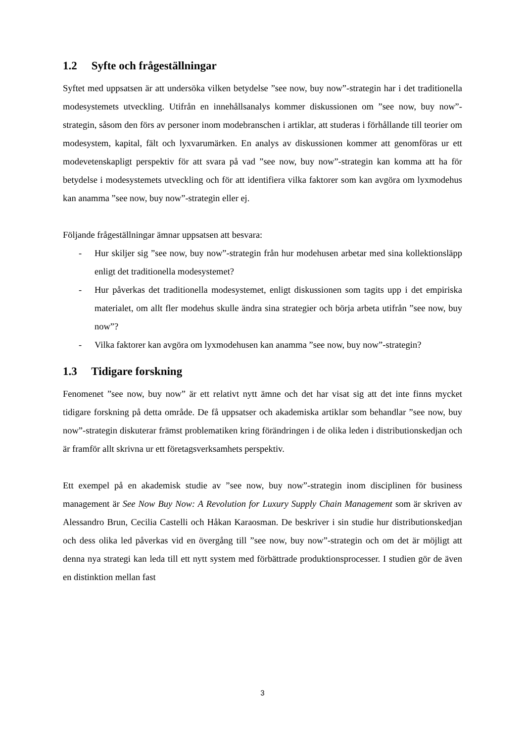1.2 Syfte och frågeställningar
Syftet med uppsatsen är att undersöka vilken betydelse ”see now, buy now”-strategin har i det traditionella modesystemets utveckling. Utifrån en innehållsanalys kommer diskussionen om ”see now, buy now”-strategin, såsom den förs av personer inom modebranschen i artiklar, att studeras i förhållande till teorier om modesystem, kapital, fält och lyxvarumärken. En analys av diskussionen kommer att genomföras ur ett modevetenskapligt perspektiv för att svara på vad ”see now, buy now”-strategin kan komma att ha för betydelse i modesystemets utveckling och för att identifiera vilka faktorer som kan avgöra om lyxmodehus kan anamma ”see now, buy now”-strategin eller ej.
Följande frågeställningar ämnar uppsatsen att besvara:
- Hur skiljer sig ”see now, buy now”-strategin från hur modehusen arbetar med sina kollektionsläpp enligt det traditionella modesystemet?
- Hur påverkas det traditionella modesystemet, enligt diskussionen som tagits upp i det empiriska materialet, om allt fler modehus skulle ändra sina strategier och börja arbeta utifrån ”see now, buy now”?
- Vilka faktorer kan avgöra om lyxmodehusen kan anamma ”see now, buy now”-strategin?
1.3 Tidigare forskning
Fenomenet ”see now, buy now” är ett relativt nytt ämne och det har visat sig att det inte finns mycket tidigare forskning på detta område. De få uppsatser och akademiska artiklar som behandlar ”see now, buy now”-strategin diskuterar främst problematiken kring förändringen i de olika leden i distributionskedjan och är framför allt skrivna ur ett företagsverksamhets perspektiv.
Ett exempel på en akademisk studie av ”see now, buy now”-strategin inom disciplinen för business management är See Now Buy Now: A Revolution for Luxury Supply Chain Management som är skriven av Alessandro Brun, Cecilia Castelli och Håkan Karaosman. De beskriver i sin studie hur distributionskedjan och dess olika led påverkas vid en övergång till ”see now, buy now”-strategin och om det är möjligt att denna nya strategi kan leda till ett nytt system med förbättrade produktionsprocesser. I studien gör de även en distinktion mellan fast
3